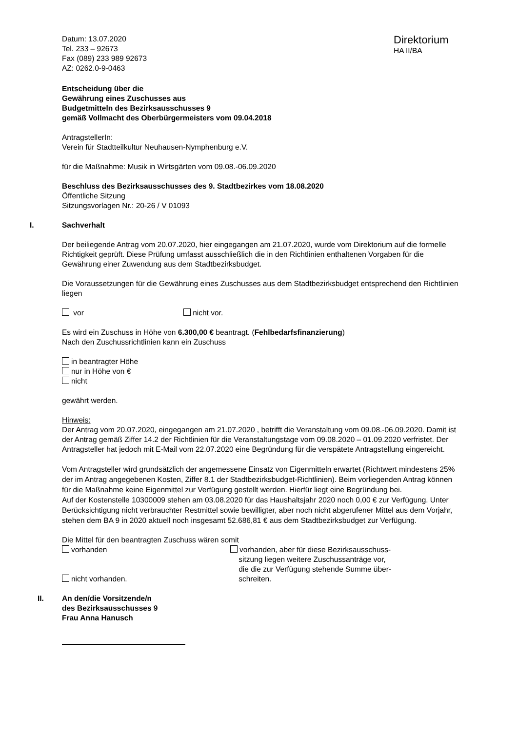Datum: 13.07.2020
Tel. 233 – 92673
Fax (089) 233 989 92673
AZ: 0262.0-9-0463
Direktorium
HA II/BA
Entscheidung über die
Gewährung eines Zuschusses aus
Budgetmitteln des Bezirksausschusses 9
gemäß Vollmacht des Oberbürgermeisters vom 09.04.2018
AntragstellerIn:
Verein für Stadtteilkultur Neuhausen-Nymphenburg e.V.
für die Maßnahme: Musik in Wirtsgärten vom 09.08.-06.09.2020
Beschluss des Bezirksausschusses des 9. Stadtbezirkes vom 18.08.2020
Öffentliche Sitzung
Sitzungsvorlagen Nr.: 20-26 / V 01093
I. Sachverhalt
Der beiliegende Antrag vom 20.07.2020, hier eingegangen am 21.07.2020, wurde vom Direktorium auf die formelle Richtigkeit geprüft. Diese Prüfung umfasst ausschließlich die in den Richtlinien enthaltenen Vorgaben für die Gewährung einer Zuwendung aus dem Stadtbezirksbudget.
Die Voraussetzungen für die Gewährung eines Zuschusses aus dem Stadtbezirksbudget entsprechend den Richtlinien liegen
vor nicht vor.
Es wird ein Zuschuss in Höhe von 6.300,00 € beantragt. (Fehlbedarfsfinanzierung)
Nach den Zuschussrichtlinien kann ein Zuschuss
in beantragter Höhe
nur in Höhe von €
nicht
gewährt werden.
Hinweis:
Der Antrag vom 20.07.2020, eingegangen am 21.07.2020 , betrifft die Veranstaltung vom 09.08.-06.09.2020. Damit ist der Antrag gemäß Ziffer 14.2 der Richtlinien für die Veranstaltungstage vom 09.08.2020 – 01.09.2020 verfristet. Der Antragsteller hat jedoch mit E-Mail vom 22.07.2020 eine Begründung für die verspätete Antragstellung eingereicht.
Vom Antragsteller wird grundsätzlich der angemessene Einsatz von Eigenmitteln erwartet (Richtwert mindestens 25% der im Antrag angegebenen Kosten, Ziffer 8.1 der Stadtbezirksbudget-Richtlinien). Beim vorliegenden Antrag können für die Maßnahme keine Eigenmittel zur Verfügung gestellt werden. Hierfür liegt eine Begründung bei.
Auf der Kostenstelle 10300009 stehen am 03.08.2020 für das Haushaltsjahr 2020 noch 0,00 € zur Verfügung. Unter Berücksichtigung nicht verbrauchter Restmittel sowie bewilligter, aber noch nicht abgerufener Mittel aus dem Vorjahr, stehen dem BA 9 in 2020 aktuell noch insgesamt 52.686,81 € aus dem Stadtbezirksbudget zur Verfügung.
Die Mittel für den beantragten Zuschuss wären somit
vorhanden
nicht vorhanden.
vorhanden, aber für diese Bezirksausschuss-
sitzung liegen weitere Zuschussanträge vor,
die die zur Verfügung stehende Summe über-
schreiten.
II. An den/die Vorsitzende/n
des Bezirksausschusses 9
Frau Anna Hanusch